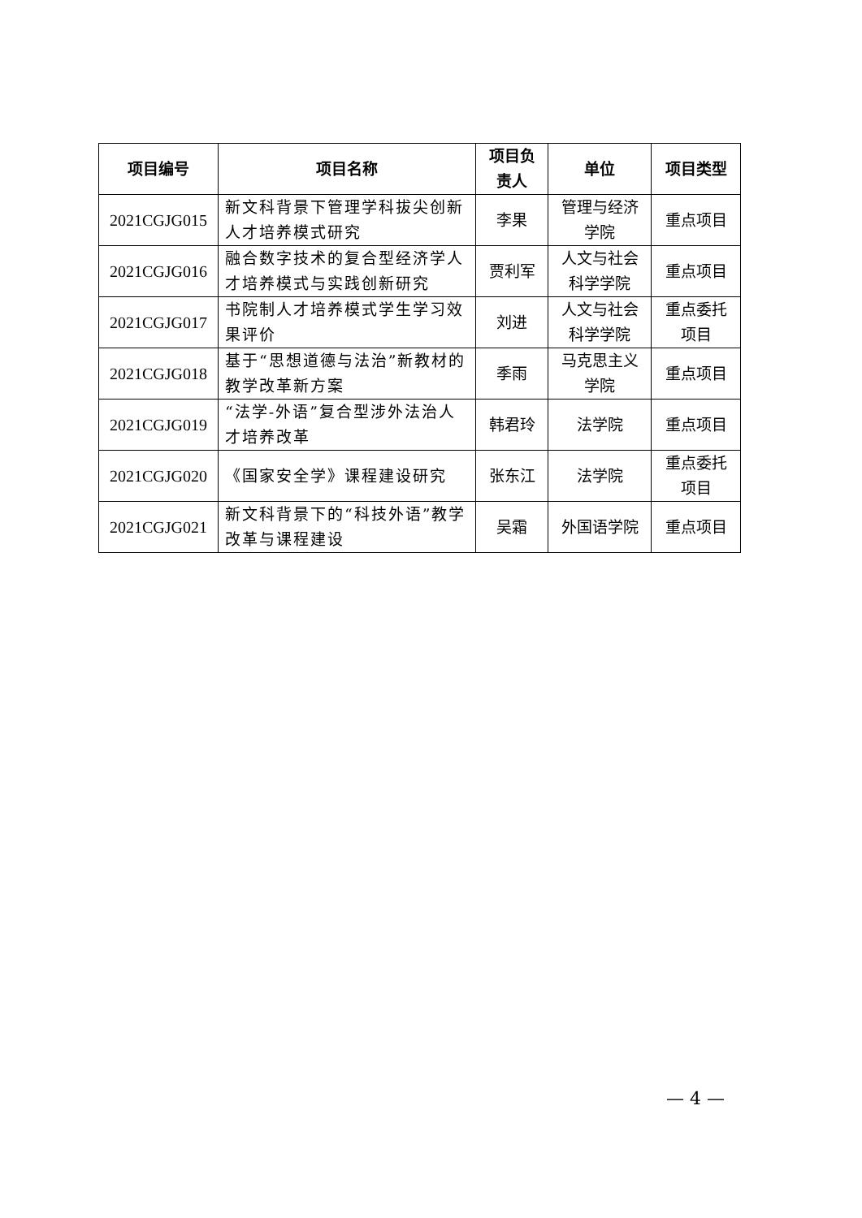| 项目编号 | 项目名称 | 项目负责人 | 单位 | 项目类型 |
| --- | --- | --- | --- | --- |
| 2021CGJG015 | 新文科背景下管理学科拔尖创新人才培养模式研究 | 李果 | 管理与经济学院 | 重点项目 |
| 2021CGJG016 | 融合数字技术的复合型经济学人才培养模式与实践创新研究 | 贾利军 | 人文与社会科学学院 | 重点项目 |
| 2021CGJG017 | 书院制人才培养模式学生学习效果评价 | 刘进 | 人文与社会科学学院 | 重点委托项目 |
| 2021CGJG018 | 基于“思想道德与法治”新教材的教学改革新方案 | 季雨 | 马克思主义学院 | 重点项目 |
| 2021CGJG019 | “法学-外语”复合型涉外法治人才培养改革 | 韩君玲 | 法学院 | 重点项目 |
| 2021CGJG020 | 《国家安全学》课程建设研究 | 张东江 | 法学院 | 重点委托项目 |
| 2021CGJG021 | 新文科背景下的“科技外语”教学改革与课程建设 | 吴霜 | 外国语学院 | 重点项目 |
— 4 —